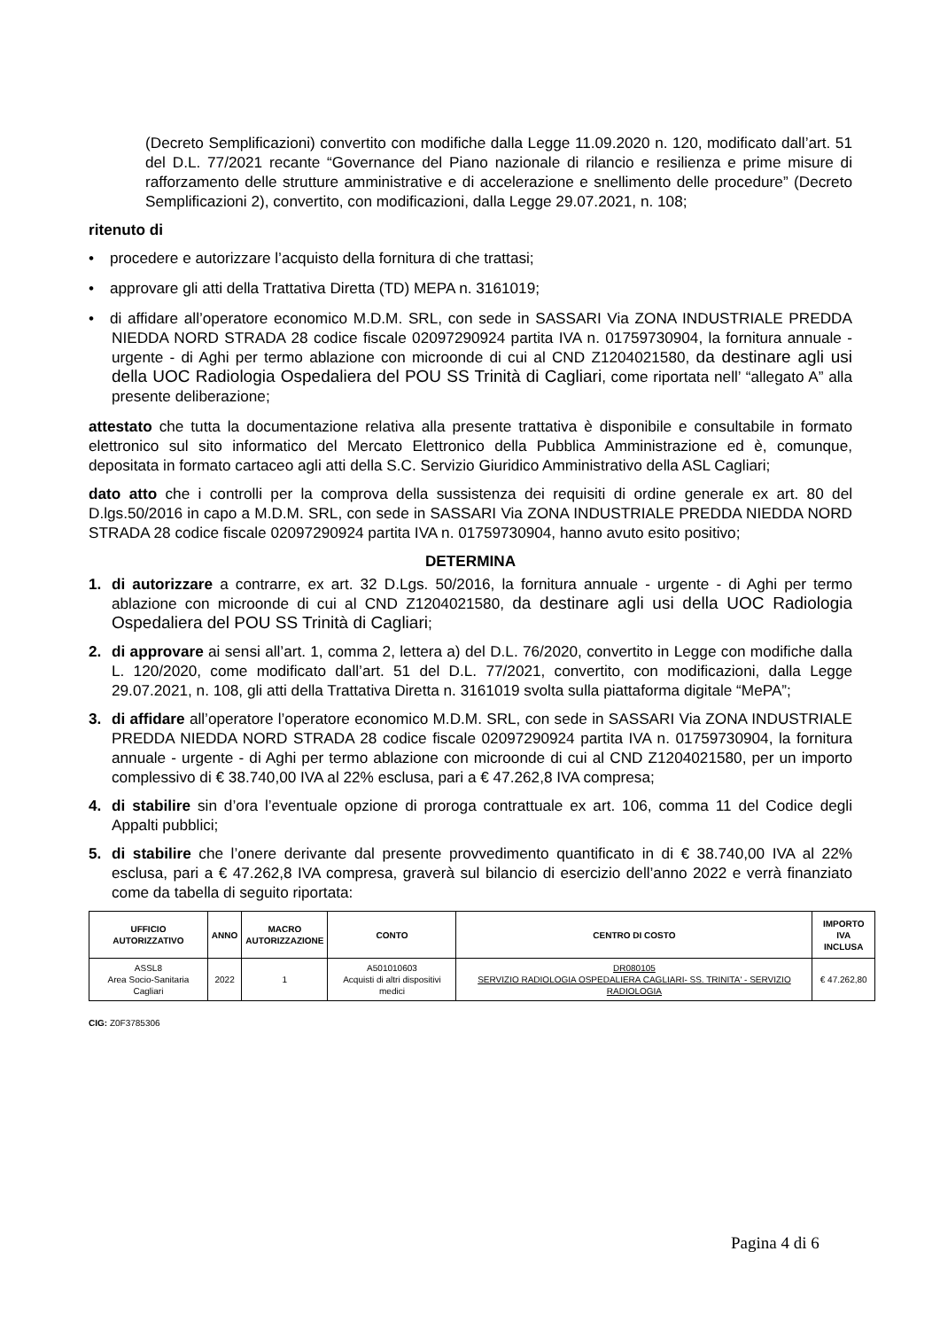(Decreto Semplificazioni) convertito con modifiche dalla Legge 11.09.2020 n. 120, modificato dall’art. 51 del D.L. 77/2021 recante “Governance del Piano nazionale di rilancio e resilienza e prime misure di rafforzamento delle strutture amministrative e di accelerazione e snellimento delle procedure” (Decreto Semplificazioni 2), convertito, con modificazioni, dalla Legge 29.07.2021, n. 108;
ritenuto di
• procedere e autorizzare l’acquisto della fornitura di che trattasi;
• approvare gli atti della Trattativa Diretta (TD) MEPA n. 3161019;
• di affidare all’operatore economico M.D.M. SRL, con sede in SASSARI Via ZONA INDUSTRIALE PREDDA NIEDDA NORD STRADA 28 codice fiscale 02097290924 partita IVA n. 01759730904, la fornitura annuale - urgente - di Aghi per termo ablazione con microonde di cui al CND Z1204021580, da destinare agli usi della UOC Radiologia Ospedaliera del POU SS Trinità di Cagliari, come riportata nell’ “allegato A” alla presente deliberazione;
attestato che tutta la documentazione relativa alla presente trattativa è disponibile e consultabile in formato elettronico sul sito informatico del Mercato Elettronico della Pubblica Amministrazione ed è, comunque, depositata in formato cartaceo agli atti della S.C. Servizio Giuridico Amministrativo della ASL Cagliari;
dato atto che i controlli per la comprova della sussistenza dei requisiti di ordine generale ex art. 80 del D.lgs.50/2016 in capo a M.D.M. SRL, con sede in SASSARI Via ZONA INDUSTRIALE PREDDA NIEDDA NORD STRADA 28 codice fiscale 02097290924 partita IVA n. 01759730904, hanno avuto esito positivo;
DETERMINA
1. di autorizzare a contrarre, ex art. 32 D.Lgs. 50/2016, la fornitura annuale - urgente - di Aghi per termo ablazione con microonde di cui al CND Z1204021580, da destinare agli usi della UOC Radiologia Ospedaliera del POU SS Trinità di Cagliari;
2. di approvare ai sensi all’art. 1, comma 2, lettera a) del D.L. 76/2020, convertito in Legge con modifiche dalla L. 120/2020, come modificato dall’art. 51 del D.L. 77/2021, convertito, con modificazioni, dalla Legge 29.07.2021, n. 108, gli atti della Trattativa Diretta n. 3161019 svolta sulla piattaforma digitale “MePA”;
3. di affidare all’operatore l’operatore economico M.D.M. SRL, con sede in SASSARI Via ZONA INDUSTRIALE PREDDA NIEDDA NORD STRADA 28 codice fiscale 02097290924 partita IVA n. 01759730904, la fornitura annuale - urgente - di Aghi per termo ablazione con microonde di cui al CND Z1204021580, per un importo complessivo di € 38.740,00 IVA al 22% esclusa, pari a € 47.262,8 IVA compresa;
4. di stabilire sin d’ora l’eventuale opzione di proroga contrattuale ex art. 106, comma 11 del Codice degli Appalti pubblici;
5. di stabilire che l’onere derivante dal presente provvedimento quantificato in di € 38.740,00 IVA al 22% esclusa, pari a € 47.262,8 IVA compresa, graverà sul bilancio di esercizio dell’anno 2022 e verrà finanziato come da tabella di seguito riportata:
| UFFICIO AUTORIZZATIVO | ANNO | MACRO AUTORIZZAZIONE | CONTO | CENTRO DI COSTO | IMPORTO IVA INCLUSA |
| --- | --- | --- | --- | --- | --- |
| ASSL8 Area Socio-Sanitaria Cagliari | 2022 | 1 | A501010603 Acquisti di altri dispositivi medici | DR080105 SERVIZIO RADIOLOGIA OSPEDALIERA CAGLIARI- SS. TRINITA' - SERVIZIO RADIOLOGIA | € 47.262,80 |
CIG: Z0F3785306
Pagina 4 di 6